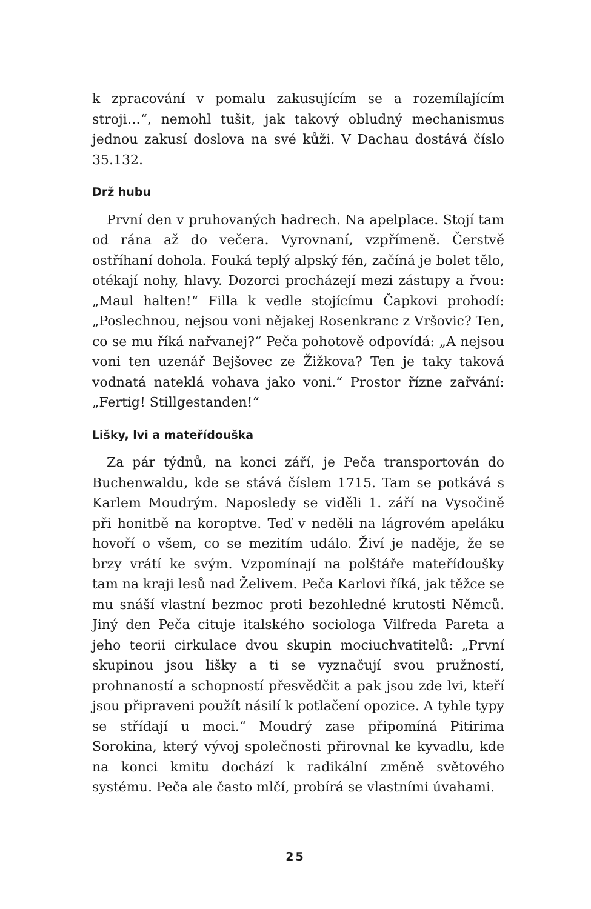k zpracování v pomalu zakusujícím se a rozemílajícím stroji…“, nemohl tušit, jak takový obludný mechanismus jednou zakusí doslova na své kůži. V Dachau dostává číslo 35.132.
Drž hubu
První den v pruhovaných hadrech. Na apelplace. Stojí tam od rána až do večera. Vyrovnaní, vzpřímeně. Čerstvě ostříhaní dohola. Fouká teplý alpský fén, začíná je bolet tělo, otékají nohy, hlavy. Dozorci procházejí mezi zástupy a řvou: „Maul halten!“ Filla k vedle stojícímu Čapkovi prohodí: „Poslechnou, nejsou voni nějakej Rosenkranc z Vršovic? Ten, co se mu říká nařvanej?“ Peča pohotově odpovídá: „A nejsou voni ten uzenář Bejšovec ze Žižkova? Ten je taky taková vodnatá nateklá vohava jako voni.“ Prostor řízne zařvání: „Fertig! Stillgestanden!“
Lišky, lvi a mateřídouška
Za pár týdnů, na konci září, je Peča transportován do Buchenwaldu, kde se stává číslem 1715. Tam se potkává s Karlem Moudrým. Naposledy se viděli 1. září na Vysočině při honitbě na koroptve. Teď v neděli na lágrovém apeláku hovoří o všem, co se mezitím událo. Živí je naděje, že se brzy vrátí ke svým. Vzpomínají na polštáře mateřídoušky tam na kraji lesů nad Želivem. Peča Karlovi říká, jak těžce se mu snáší vlastní bezmoc proti bezohledné krutosti Němců. Jiný den Peča cituje italského sociologa Vilfreda Pareta a jeho teorii cirkulace dvou skupin mociuchvatitelů: „První skupinou jsou lišky a ti se vyznačují svou pružností, prohnaností a schopností přesvědčit a pak jsou zde lvi, kteří jsou připraveni použít násilí k potlačení opozice. A tyhle typy se střídají u moci.“ Moudrý zase připomíná Pitirima Sorokina, který vývoj společnosti přirovnal ke kyvadlu, kde na konci kmitu dochází k radikální změně světového systému. Peča ale často mlčí, probírá se vlastními úvahami.
25